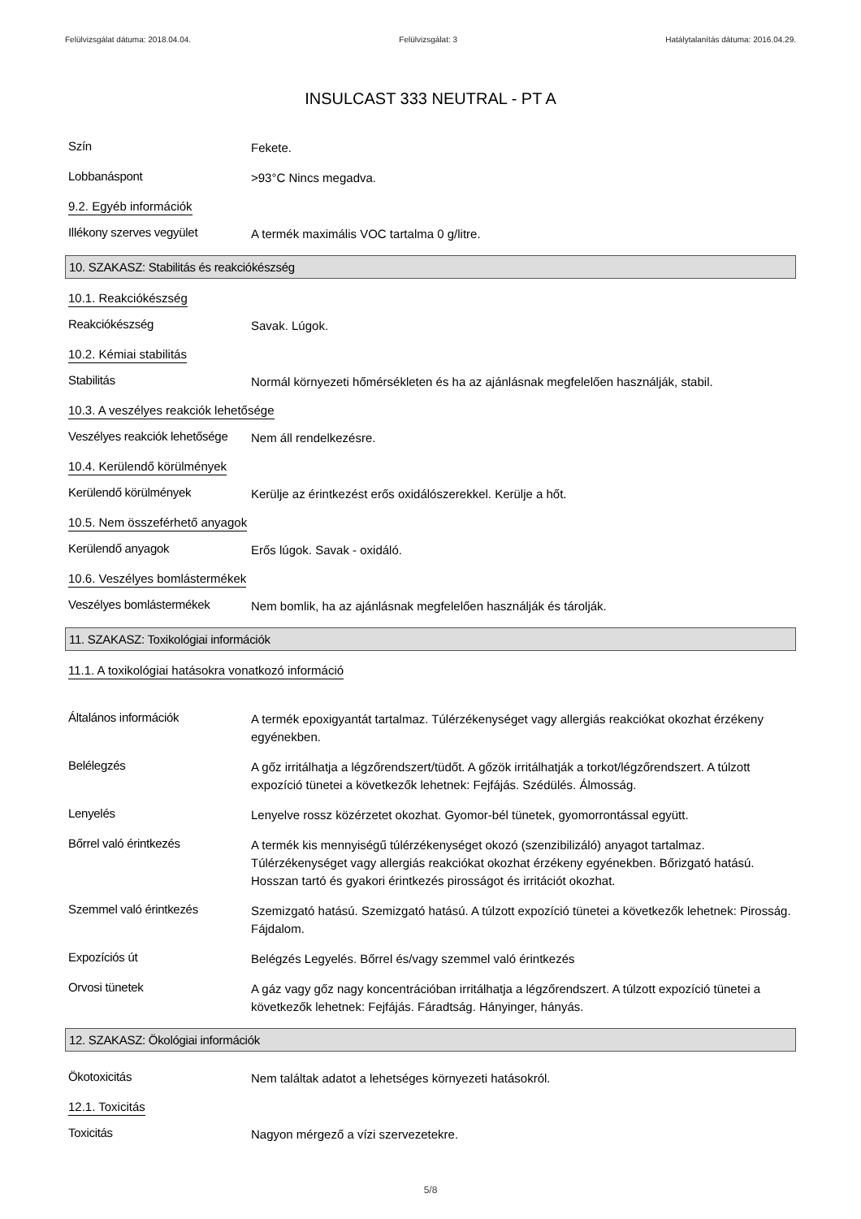Felülvizsgálat dátuma: 2018.04.04. Felülvizsgálat: 3 Hatálytalanítás dátuma: 2016.04.29.
INSULCAST 333 NEUTRAL - PT A
Szín
Fekete.
Lobbanáspont
>93°C Nincs megadva.
9.2. Egyéb információk
Illékony szerves vegyület
A termék maximális VOC tartalma 0 g/litre.
10. SZAKASZ: Stabilitás és reakciókészség
10.1. Reakciókészség
Reakciókészség
Savak. Lúgok.
10.2. Kémiai stabilitás
Stabilitás
Normál környezeti hőmérsékleten és ha az ajánlásnak megfelelően használják, stabil.
10.3. A veszélyes reakciók lehetősége
Veszélyes reakciók lehetősége
Nem áll rendelkezésre.
10.4. Kerülendő körülmények
Kerülendő körülmények
Kerülje az érintkezést erős oxidálószerekkel. Kerülje a hőt.
10.5. Nem összeférhető anyagok
Kerülendő anyagok
Erős lúgok. Savak - oxidáló.
10.6. Veszélyes bomlástermékek
Veszélyes bomlástermékek
Nem bomlik, ha az ajánlásnak megfelelően használják és tárolják.
11. SZAKASZ: Toxikológiai információk
11.1. A toxikológiai hatásokra vonatkozó információ
Általános információk
A termék epoxigyantát tartalmaz. Túlérzékenységet vagy allergiás reakciókat okozhat érzékeny egyénekben.
Belélegzés
A gőz irritálhatja a légzőrendszert/tüdőt. A gőzök irritálhatják a torkot/légzőrendszert. A túlzott expozíció tünetei a következők lehetnek: Fejfájás. Szédülés. Álmosság.
Lenyelés
Lenyelve rossz közérzetet okozhat. Gyomor-bél tünetek, gyomorrontással együtt.
Bőrrel való érintkezés
A termék kis mennyiségű túlérzékenységet okozó (szenzibilizáló) anyagot tartalmaz. Túlérzékenységet vagy allergiás reakciókat okozhat érzékeny egyénekben. Bőrizgató hatású. Hosszan tartó és gyakori érintkezés pirosságot és irritációt okozhat.
Szemmel való érintkezés
Szemizgató hatású. Szemizgató hatású. A túlzott expozíció tünetei a következők lehetnek: Pirosság. Fájdalom.
Expozíciós út
Belégzés Legyelés. Bőrrel és/vagy szemmel való érintkezés
Orvosi tünetek
A gáz vagy gőz nagy koncentrációban irritálhatja a légzőrendszert. A túlzott expozíció tünetei a következők lehetnek: Fejfájás. Fáradtság. Hányinger, hányás.
12. SZAKASZ: Ökológiai információk
Ökotoxicitás
Nem találtak adatot a lehetséges környezeti hatásokról.
12.1. Toxicitás
Toxicitás
Nagyon mérgező a vízi szervezetekre.
5/8